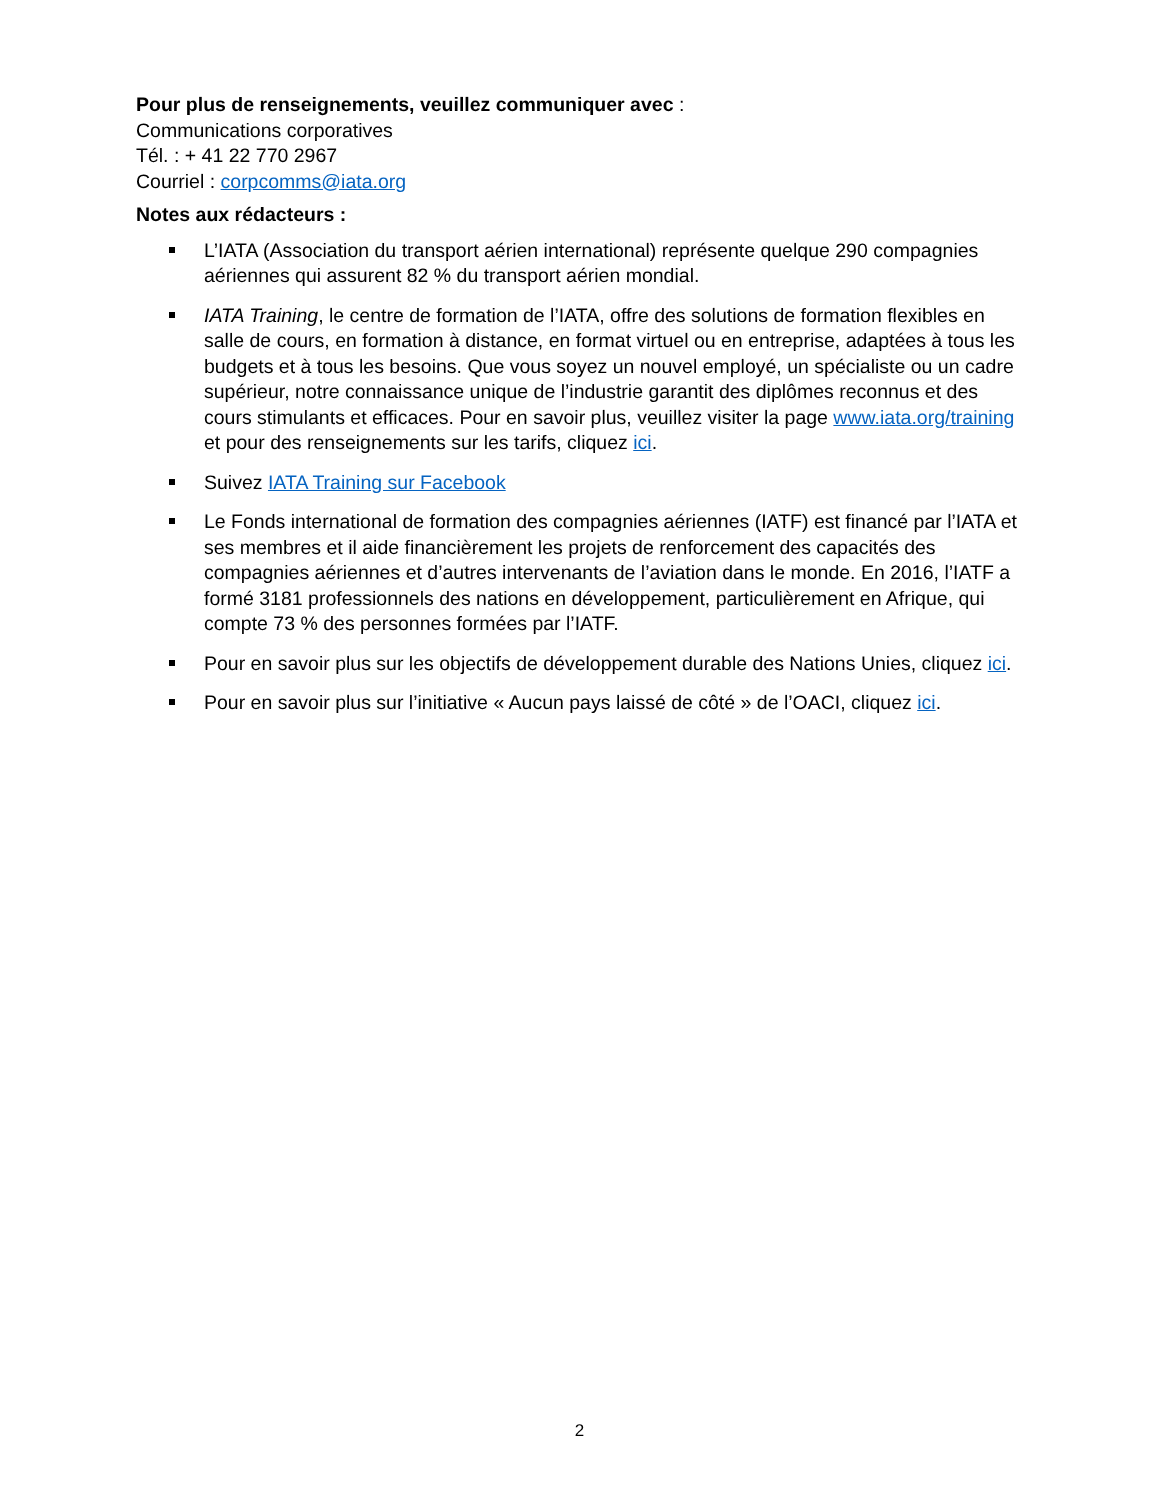Pour plus de renseignements, veuillez communiquer avec :
Communications corporatives
Tél. : + 41 22 770 2967
Courriel : corpcomms@iata.org
Notes aux rédacteurs :
L’IATA (Association du transport aérien international) représente quelque 290 compagnies aériennes qui assurent 82 % du transport aérien mondial.
IATA Training, le centre de formation de l’IATA, offre des solutions de formation flexibles en salle de cours, en formation à distance, en format virtuel ou en entreprise, adaptées à tous les budgets et à tous les besoins. Que vous soyez un nouvel employé, un spécialiste ou un cadre supérieur, notre connaissance unique de l’industrie garantit des diplômes reconnus et des cours stimulants et efficaces. Pour en savoir plus, veuillez visiter la page www.iata.org/training et pour des renseignements sur les tarifs, cliquez ici.
Suivez IATA Training sur Facebook
Le Fonds international de formation des compagnies aériennes (IATF) est financé par l’IATA et ses membres et il aide financièrement les projets de renforcement des capacités des compagnies aériennes et d’autres intervenants de l’aviation dans le monde. En 2016, l’IATF a formé 3181 professionnels des nations en développement, particulièrement en Afrique, qui compte 73 % des personnes formées par l’IATF.
Pour en savoir plus sur les objectifs de développement durable des Nations Unies, cliquez ici.
Pour en savoir plus sur l’initiative « Aucun pays laissé de côté » de l’OACI, cliquez ici.
2